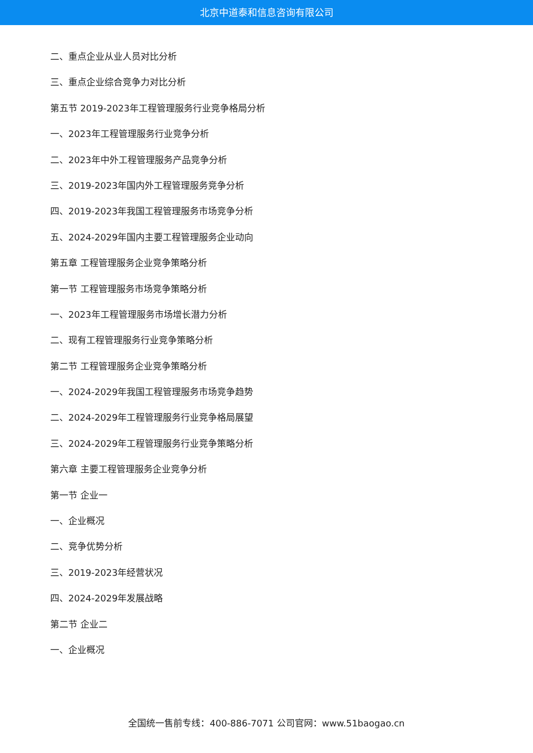北京中道泰和信息咨询有限公司
二、重点企业从业人员对比分析
三、重点企业综合竞争力对比分析
第五节 2019-2023年工程管理服务行业竞争格局分析
一、2023年工程管理服务行业竞争分析
二、2023年中外工程管理服务产品竞争分析
三、2019-2023年国内外工程管理服务竞争分析
四、2019-2023年我国工程管理服务市场竞争分析
五、2024-2029年国内主要工程管理服务企业动向
第五章 工程管理服务企业竞争策略分析
第一节 工程管理服务市场竞争策略分析
一、2023年工程管理服务市场增长潜力分析
二、现有工程管理服务行业竞争策略分析
第二节 工程管理服务企业竞争策略分析
一、2024-2029年我国工程管理服务市场竞争趋势
二、2024-2029年工程管理服务行业竞争格局展望
三、2024-2029年工程管理服务行业竞争策略分析
第六章 主要工程管理服务企业竞争分析
第一节 企业一
一、企业概况
二、竞争优势分析
三、2019-2023年经营状况
四、2024-2029年发展战略
第二节 企业二
一、企业概况
全国统一售前专线：400-886-7071 公司官网：www.51baogao.cn